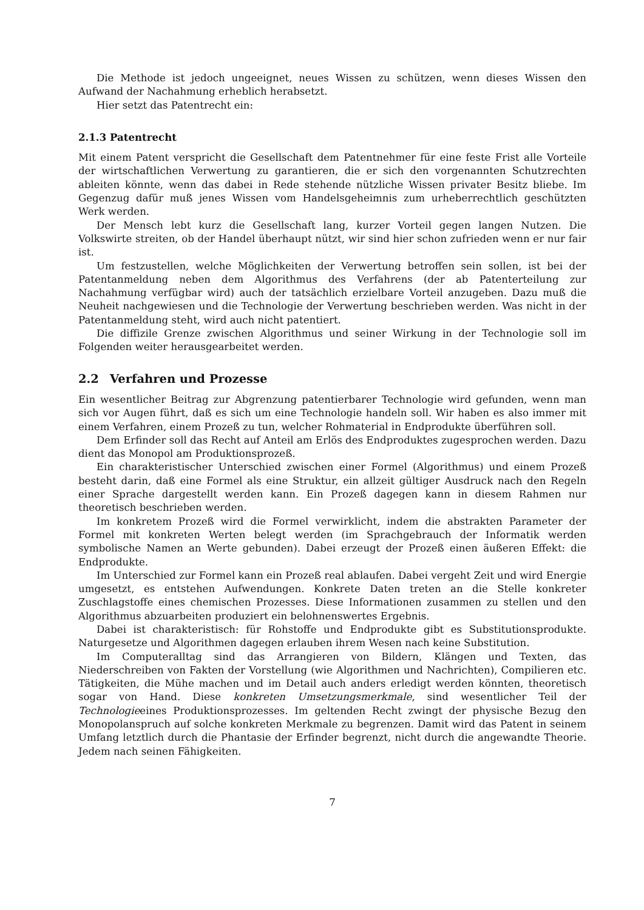Die Methode ist jedoch ungeeignet, neues Wissen zu schützen, wenn dieses Wissen den Aufwand der Nachahmung erheblich herabsetzt.
Hier setzt das Patentrecht ein:
2.1.3 Patentrecht
Mit einem Patent verspricht die Gesellschaft dem Patentnehmer für eine feste Frist alle Vorteile der wirtschaftlichen Verwertung zu garantieren, die er sich den vorgenannten Schutzrechten ableiten könnte, wenn das dabei in Rede stehende nützliche Wissen privater Besitz bliebe. Im Gegenzug dafür muß jenes Wissen vom Handelsgeheimnis zum urheberrechtlich geschützten Werk werden.
Der Mensch lebt kurz die Gesellschaft lang, kurzer Vorteil gegen langen Nutzen. Die Volkswirte streiten, ob der Handel überhaupt nützt, wir sind hier schon zufrieden wenn er nur fair ist.
Um festzustellen, welche Möglichkeiten der Verwertung betroffen sein sollen, ist bei der Patentanmeldung neben dem Algorithmus des Verfahrens (der ab Patenterteilung zur Nachahmung verfügbar wird) auch der tatsächlich erzielbare Vorteil anzugeben. Dazu muß die Neuheit nachgewiesen und die Technologie der Verwertung beschrieben werden. Was nicht in der Patentanmeldung steht, wird auch nicht patentiert.
Die diffizile Grenze zwischen Algorithmus und seiner Wirkung in der Technologie soll im Folgenden weiter herausgearbeitet werden.
2.2 Verfahren und Prozesse
Ein wesentlicher Beitrag zur Abgrenzung patentierbarer Technologie wird gefunden, wenn man sich vor Augen führt, daß es sich um eine Technologie handeln soll. Wir haben es also immer mit einem Verfahren, einem Prozeß zu tun, welcher Rohmaterial in Endprodukte überführen soll.
Dem Erfinder soll das Recht auf Anteil am Erlös des Endproduktes zugesprochen werden. Dazu dient das Monopol am Produktionsprozeß.
Ein charakteristischer Unterschied zwischen einer Formel (Algorithmus) und einem Prozeß besteht darin, daß eine Formel als eine Struktur, ein allzeit gültiger Ausdruck nach den Regeln einer Sprache dargestellt werden kann. Ein Prozeß dagegen kann in diesem Rahmen nur theoretisch beschrieben werden.
Im konkretem Prozeß wird die Formel verwirklicht, indem die abstrakten Parameter der Formel mit konkreten Werten belegt werden (im Sprachgebrauch der Informatik werden symbolische Namen an Werte gebunden). Dabei erzeugt der Prozeß einen äußeren Effekt: die Endprodukte.
Im Unterschied zur Formel kann ein Prozeß real ablaufen. Dabei vergeht Zeit und wird Energie umgesetzt, es entstehen Aufwendungen. Konkrete Daten treten an die Stelle konkreter Zuschlagstoffe eines chemischen Prozesses. Diese Informationen zusammen zu stellen und den Algorithmus abzuarbeiten produziert ein belohnenswertes Ergebnis.
Dabei ist charakteristisch: für Rohstoffe und Endprodukte gibt es Substitutionsprodukte. Naturgesetze und Algorithmen dagegen erlauben ihrem Wesen nach keine Substitution.
Im Computeralltag sind das Arrangieren von Bildern, Klängen und Texten, das Niederschreiben von Fakten der Vorstellung (wie Algorithmen und Nachrichten), Compilieren etc. Tätigkeiten, die Mühe machen und im Detail auch anders erledigt werden könnten, theoretisch sogar von Hand. Diese konkreten Umsetzungsmerkmale, sind wesentlicher Teil der Technologieeines Produktionsprozesses. Im geltenden Recht zwingt der physische Bezug den Monopolanspruch auf solche konkreten Merkmale zu begrenzen. Damit wird das Patent in seinem Umfang letztlich durch die Phantasie der Erfinder begrenzt, nicht durch die angewandte Theorie. Jedem nach seinen Fähigkeiten.
7